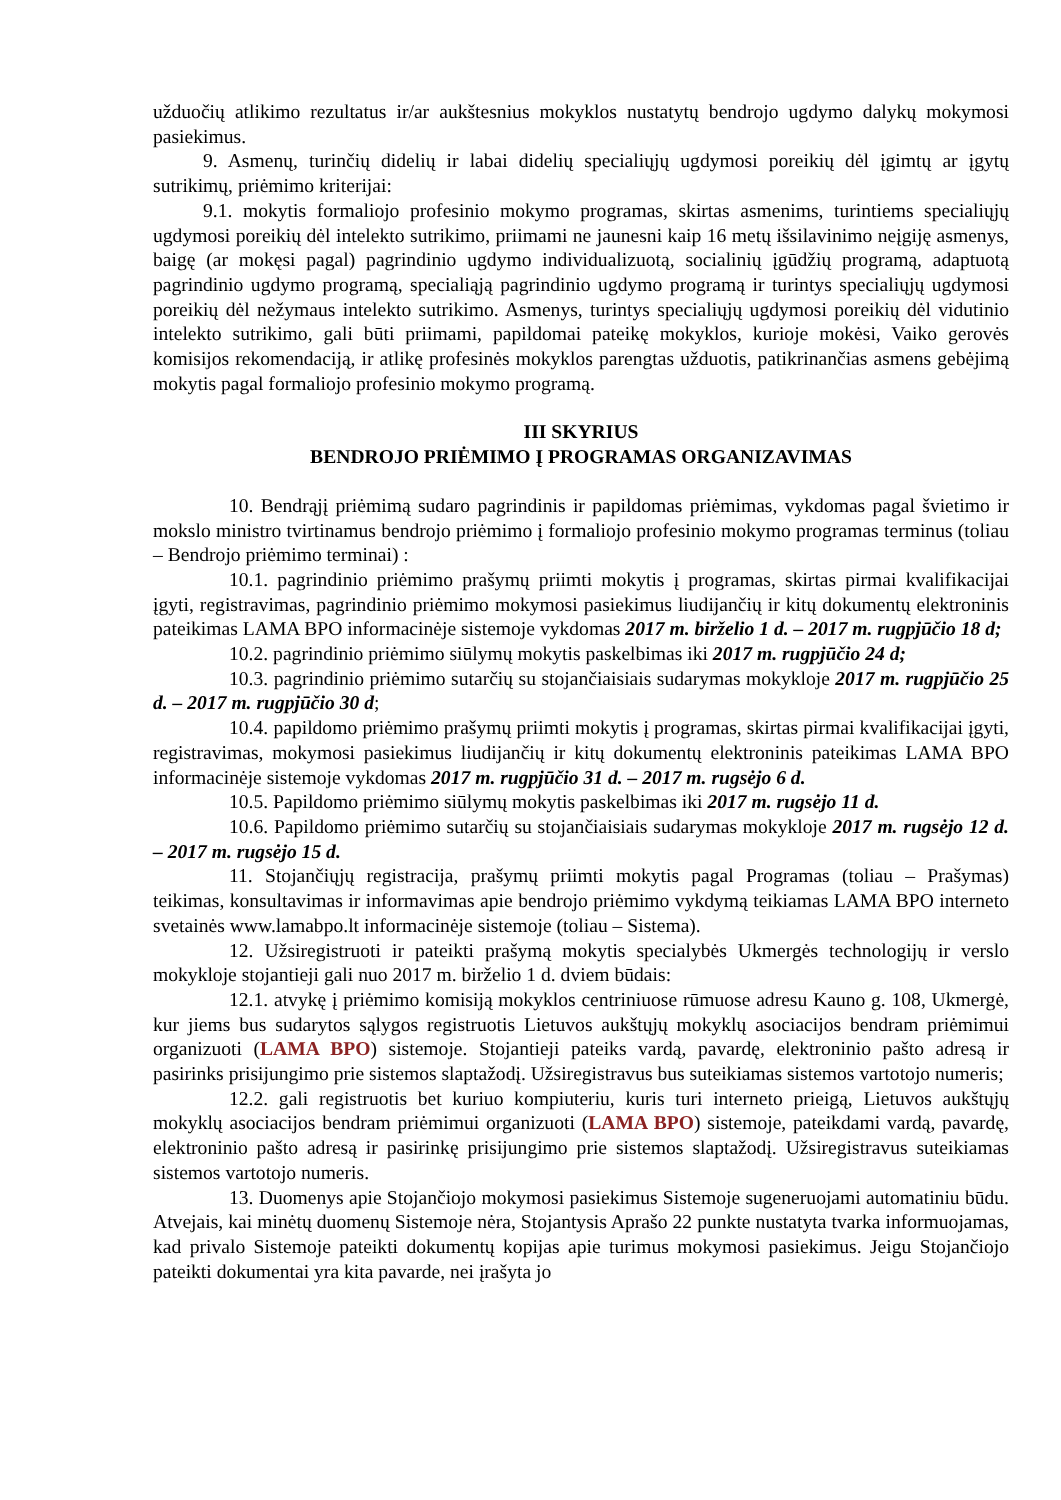užduočių atlikimo rezultatus ir/ar aukštesnius mokyklos nustatytų bendrojo ugdymo dalykų mokymosi pasiekimus.
9. Asmenų, turinčių didelių ir labai didelių specialiųjų ugdymosi poreikių dėl įgimtų ar įgytų sutrikimų, priėmimo kriterijai:
9.1. mokytis formaliojo profesinio mokymo programas, skirtas asmenims, turintiems specialiųjų ugdymosi poreikių dėl intelekto sutrikimo, priimami ne jaunesni kaip 16 metų išsilavinimo neįgiję asmenys, baigę (ar mokęsi pagal) pagrindinio ugdymo individualizuotą, socialinių įgūdžių programą, adaptuotą pagrindinio ugdymo programą, specialiąją pagrindinio ugdymo programą ir turintys specialiųjų ugdymosi poreikių dėl nežymaus intelekto sutrikimo. Asmenys, turintys specialiųjų ugdymosi poreikių dėl vidutinio intelekto sutrikimo, gali būti priimami, papildomai pateikę mokyklos, kurioje mokėsi, Vaiko gerovės komisijos rekomendaciją, ir atlikę profesinės mokyklos parengtas užduotis, patikrinančias asmens gebėjimą mokytis pagal formaliojo profesinio mokymo programą.
III SKYRIUS
BENDROJO PRIĖMIMO Į PROGRAMAS ORGANIZAVIMAS
10. Bendrąjį priėmimą sudaro pagrindinis ir papildomas priėmimas, vykdomas pagal švietimo ir mokslo ministro tvirtinamus bendrojo priėmimo į formaliojo profesinio mokymo programas terminus (toliau – Bendrojo priėmimo terminai) :
10.1. pagrindinio priėmimo prašymų priimti mokytis į programas, skirtas pirmai kvalifikacijai įgyti, registravimas, pagrindinio priėmimo mokymosi pasiekimus liudijančių ir kitų dokumentų elektroninis pateikimas LAMA BPO informacinėje sistemoje vykdomas 2017 m. birželio 1 d. – 2017 m. rugpjūčio 18 d;
10.2. pagrindinio priėmimo siūlymų mokytis paskelbimas iki 2017 m. rugpjūčio 24 d;
10.3. pagrindinio priėmimo sutarčių su stojančiaisiais sudarymas mokykloje 2017 m. rugpjūčio 25 d. – 2017 m. rugpjūčio 30 d;
10.4. papildomo priėmimo prašymų priimti mokytis į programas, skirtas pirmai kvalifikacijai įgyti, registravimas, mokymosi pasiekimus liudijančių ir kitų dokumentų elektroninis pateikimas LAMA BPO informacinėje sistemoje vykdomas 2017 m. rugpjūčio 31 d. – 2017 m. rugsėjo 6 d.
10.5. Papildomo priėmimo siūlymų mokytis paskelbimas iki 2017 m. rugsėjo 11 d.
10.6. Papildomo priėmimo sutarčių su stojančiaisiais sudarymas mokykloje 2017 m. rugsėjo 12 d. – 2017 m. rugsėjo 15 d.
11. Stojančiųjų registracija, prašymų priimti mokytis pagal Programas (toliau – Prašymas) teikimas, konsultavimas ir informavimas apie bendrojo priėmimo vykdymą teikiamas LAMA BPO interneto svetainės www.lamabpo.lt informacinėje sistemoje (toliau – Sistema).
12. Užsiregistruoti ir pateikti prašymą mokytis specialybės Ukmergės technologijų ir verslo mokykloje stojantieji gali nuo 2017 m. birželio 1 d. dviem būdais:
12.1. atvykę į priėmimo komisiją mokyklos centriniuose rūmuose adresu Kauno g. 108, Ukmergė, kur jiems bus sudarytos sąlygos registruotis Lietuvos aukštųjų mokyklų asociacijos bendram priėmimui organizuoti (LAMA BPO) sistemoje. Stojantieji pateiks vardą, pavardę, elektroninio pašto adresą ir pasirinks prisijungimo prie sistemos slaptažodį. Užsiregistravus bus suteikiamas sistemos vartotojo numeris;
12.2. gali registruotis bet kuriuo kompiuteriu, kuris turi interneto prieigą, Lietuvos aukštųjų mokyklų asociacijos bendram priėmimui organizuoti (LAMA BPO) sistemoje, pateikdami vardą, pavardę, elektroninio pašto adresą ir pasirinkę prisijungimo prie sistemos slaptažodį. Užsiregistravus suteikiamas sistemos vartotojo numeris.
13. Duomenys apie Stojančiojo mokymosi pasiekimus Sistemoje sugeneruojami automatiniu būdu. Atvejais, kai minėtų duomenų Sistemoje nėra, Stojantysis Aprašo 22 punkte nustatyta tvarka informuojamas, kad privalo Sistemoje pateikti dokumentų kopijas apie turimus mokymosi pasiekimus. Jeigu Stojančiojo pateikti dokumentai yra kita pavarde, nei įrašyta jo